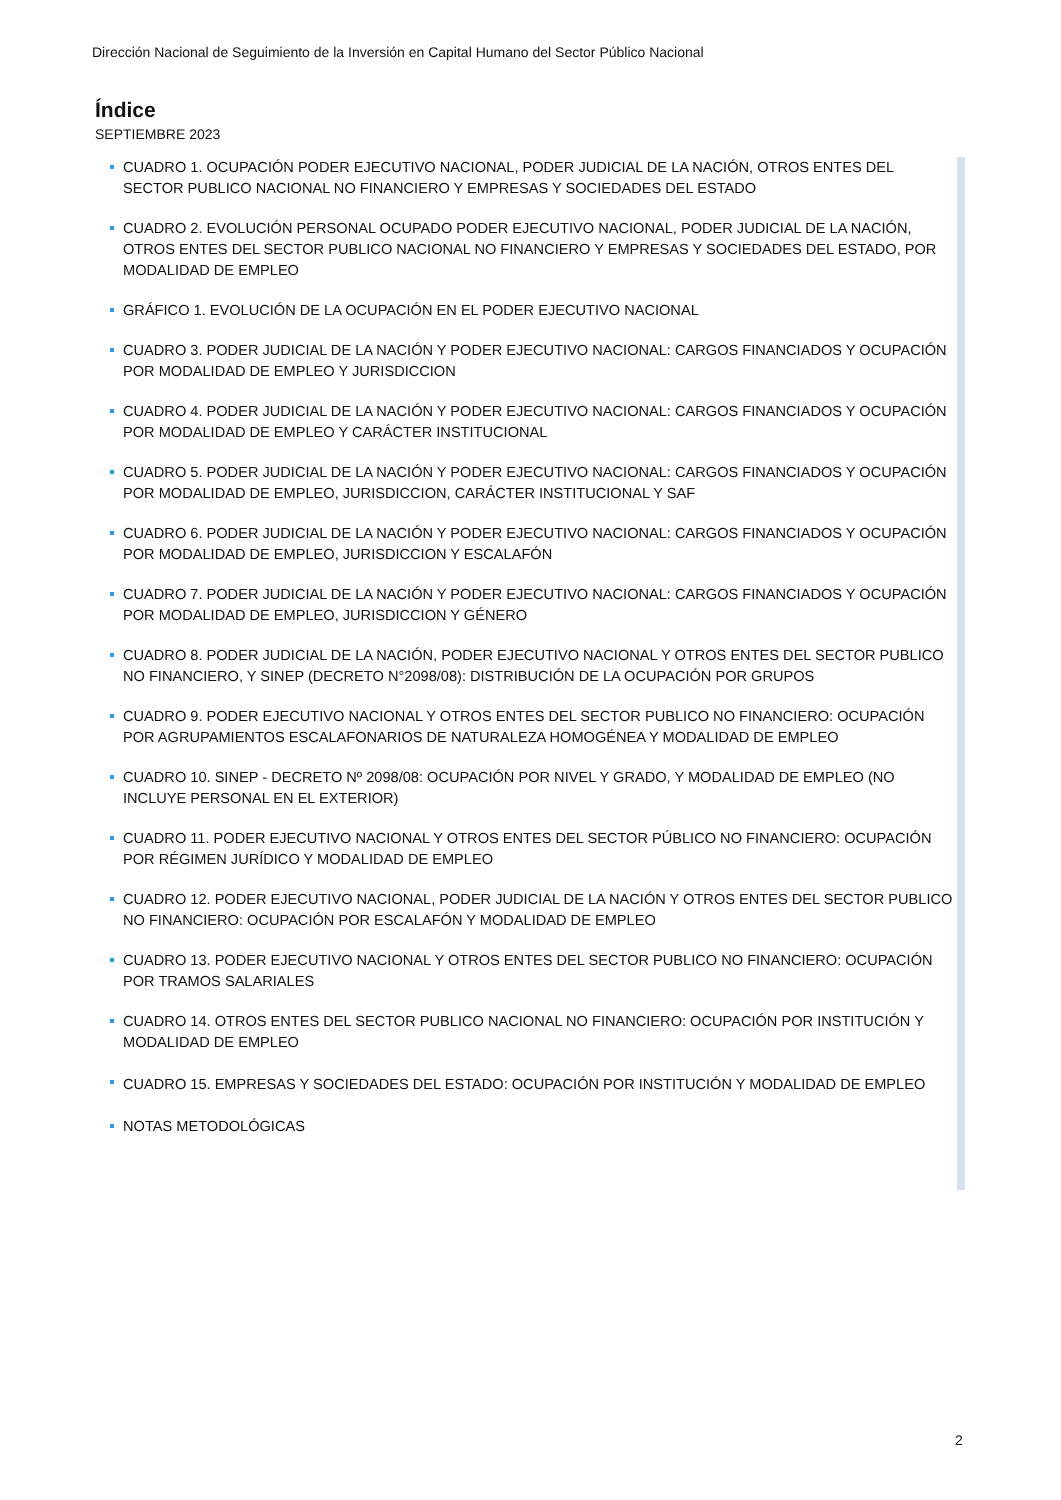Dirección Nacional de Seguimiento de la Inversión en Capital Humano del Sector Público Nacional
Índice
SEPTIEMBRE 2023
CUADRO 1. OCUPACIÓN PODER EJECUTIVO NACIONAL, PODER JUDICIAL DE LA NACIÓN, OTROS ENTES DEL SECTOR PUBLICO NACIONAL NO FINANCIERO Y EMPRESAS Y SOCIEDADES DEL ESTADO
CUADRO 2. EVOLUCIÓN PERSONAL OCUPADO PODER EJECUTIVO NACIONAL, PODER JUDICIAL DE LA NACIÓN, OTROS ENTES DEL SECTOR PUBLICO NACIONAL NO FINANCIERO Y EMPRESAS Y SOCIEDADES DEL ESTADO, POR MODALIDAD DE EMPLEO
GRÁFICO 1. EVOLUCIÓN DE LA OCUPACIÓN EN EL PODER EJECUTIVO NACIONAL
CUADRO 3. PODER JUDICIAL DE LA NACIÓN Y PODER EJECUTIVO NACIONAL: CARGOS FINANCIADOS Y OCUPACIÓN POR MODALIDAD DE EMPLEO Y JURISDICCION
CUADRO 4. PODER JUDICIAL DE LA NACIÓN Y PODER EJECUTIVO NACIONAL: CARGOS FINANCIADOS Y OCUPACIÓN POR MODALIDAD DE EMPLEO Y CARÁCTER INSTITUCIONAL
CUADRO 5. PODER JUDICIAL DE LA NACIÓN Y PODER EJECUTIVO NACIONAL: CARGOS FINANCIADOS Y OCUPACIÓN POR MODALIDAD DE EMPLEO, JURISDICCION, CARÁCTER INSTITUCIONAL Y SAF
CUADRO 6. PODER JUDICIAL DE LA NACIÓN Y PODER EJECUTIVO NACIONAL: CARGOS FINANCIADOS Y OCUPACIÓN POR MODALIDAD DE EMPLEO, JURISDICCION Y ESCALAFÓN
CUADRO 7. PODER JUDICIAL DE LA NACIÓN Y PODER EJECUTIVO NACIONAL: CARGOS FINANCIADOS Y OCUPACIÓN POR MODALIDAD DE EMPLEO, JURISDICCION Y GÉNERO
CUADRO 8. PODER JUDICIAL DE LA NACIÓN, PODER EJECUTIVO NACIONAL Y OTROS ENTES DEL SECTOR PUBLICO NO FINANCIERO, Y SINEP (DECRETO N°2098/08): DISTRIBUCIÓN DE LA OCUPACIÓN POR GRUPOS
CUADRO 9. PODER EJECUTIVO NACIONAL Y OTROS ENTES DEL SECTOR PUBLICO NO FINANCIERO: OCUPACIÓN POR AGRUPAMIENTOS ESCALAFONARIOS DE NATURALEZA HOMOGÉNEA Y MODALIDAD DE EMPLEO
CUADRO 10. SINEP - DECRETO Nº 2098/08: OCUPACIÓN POR NIVEL Y GRADO, Y MODALIDAD DE EMPLEO (NO INCLUYE PERSONAL EN EL EXTERIOR)
CUADRO 11. PODER EJECUTIVO NACIONAL Y OTROS ENTES DEL SECTOR PÚBLICO NO FINANCIERO: OCUPACIÓN POR RÉGIMEN JURÍDICO Y MODALIDAD DE EMPLEO
CUADRO 12. PODER EJECUTIVO NACIONAL, PODER JUDICIAL DE LA NACIÓN Y OTROS ENTES DEL SECTOR PUBLICO NO FINANCIERO: OCUPACIÓN POR ESCALAFÓN Y MODALIDAD DE EMPLEO
CUADRO 13. PODER EJECUTIVO NACIONAL Y OTROS ENTES DEL SECTOR PUBLICO NO FINANCIERO: OCUPACIÓN POR TRAMOS SALARIALES
CUADRO 14. OTROS ENTES DEL SECTOR PUBLICO NACIONAL NO FINANCIERO: OCUPACIÓN POR INSTITUCIÓN Y MODALIDAD DE EMPLEO
CUADRO 15. EMPRESAS Y SOCIEDADES DEL ESTADO: OCUPACIÓN POR INSTITUCIÓN Y MODALIDAD DE EMPLEO
NOTAS METODOLÓGICAS
2